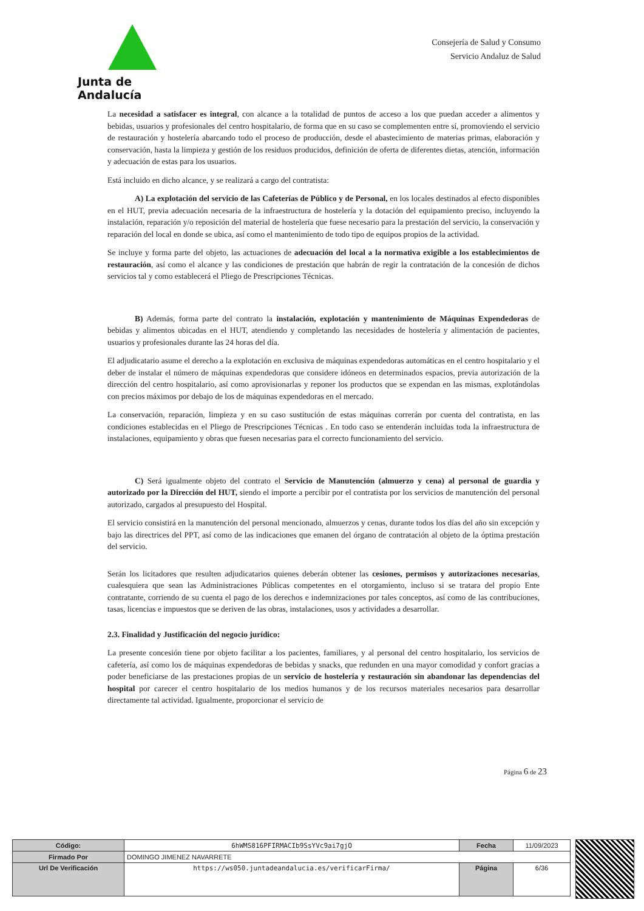Junta de Andalucía
Consejería de Salud y Consumo
Servicio Andaluz de Salud
La necesidad a satisfacer es integral, con alcance a la totalidad de puntos de acceso a los que puedan acceder a alimentos y bebidas, usuarios y profesionales del centro hospitalario, de forma que en su caso se complementen entre sí, promoviendo el servicio de restauración y hostelería abarcando todo el proceso de producción, desde el abastecimiento de materias primas, elaboración y conservación, hasta la limpieza y gestión de los residuos producidos, definición de oferta de diferentes dietas, atención, información y adecuación de estas para los usuarios.
Está incluido en dicho alcance, y se realizará a cargo del contratista:
A) La explotación del servicio de las Cafeterías de Público y de Personal, en los locales destinados al efecto disponibles en el HUT, previa adecuación necesaria de la infraestructura de hostelería y la dotación del equipamiento preciso, incluyendo la instalación, reparación y/o reposición del material de hostelería que fuese necesario para la prestación del servicio, la conservación y reparación del local en donde se ubica, así como el mantenimiento de todo tipo de equipos propios de la actividad.
Se incluye y forma parte del objeto, las actuaciones de adecuación del local a la normativa exigible a los establecimientos de restauración, así como el alcance y las condiciones de prestación que habrán de regir la contratación de la concesión de dichos servicios tal y como establecerá el Pliego de Prescripciones Técnicas.
B) Además, forma parte del contrato la instalación, explotación y mantenimiento de Máquinas Expendedoras de bebidas y alimentos ubicadas en el HUT, atendiendo y completando las necesidades de hostelería y alimentación de pacientes, usuarios y profesionales durante las 24 horas del día.
El adjudicatario asume el derecho a la explotación en exclusiva de máquinas expendedoras automáticas en el centro hospitalario y el deber de instalar el número de máquinas expendedoras que considere idóneos en determinados espacios, previa autorización de la dirección del centro hospitalario, así como aprovisionarlas y reponer los productos que se expendan en las mismas, explotándolas con precios máximos por debajo de los de máquinas expendedoras en el mercado.
La conservación, reparación, limpieza y en su caso sustitución de estas máquinas correrán por cuenta del contratista, en las condiciones establecidas en el Pliego de Prescripciones Técnicas . En todo caso se entenderán incluidas toda la infraestructura de instalaciones, equipamiento y obras que fuesen necesarias para el correcto funcionamiento del servicio.
C) Será igualmente objeto del contrato el Servicio de Manutención (almuerzo y cena) al personal de guardia y autorizado por la Dirección del HUT, siendo el importe a percibir por el contratista por los servicios de manutención del personal autorizado, cargados al presupuesto del Hospital.
El servicio consistirá en la manutención del personal mencionado, almuerzos y cenas, durante todos los días del año sin excepción y bajo las directrices del PPT, así como de las indicaciones que emanen del órgano de contratación al objeto de la óptima prestación del servicio.
Serán los licitadores que resulten adjudicatarios quienes deberán obtener las cesiones, permisos y autorizaciones necesarias, cualesquiera que sean las Administraciones Públicas competentes en el otorgamiento, incluso si se tratara del propio Ente contratante, corriendo de su cuenta el pago de los derechos e indemnizaciones por tales conceptos, así como de las contribuciones, tasas, licencias e impuestos que se deriven de las obras, instalaciones, usos y actividades a desarrollar.
2.3. Finalidad y Justificación del negocio jurídico:
La presente concesión tiene por objeto facilitar a los pacientes, familiares, y al personal del centro hospitalario, los servicios de cafetería, así como los de máquinas expendedoras de bebidas y snacks, que redunden en una mayor comodidad y confort gracias a poder beneficiarse de las prestaciones propias de un servicio de hostelería y restauración sin abandonar las dependencias del hospital por carecer el centro hospitalario de los medios humanos y de los recursos materiales necesarios para desarrollar directamente tal actividad. Igualmente, proporcionar el servicio de
Página 6 de 23
| Código: | 6hWMS816PFIRMACIb9SsYVc9ai7gjO | Fecha | 11/09/2023 |
| Firmado Por | DOMINGO JIMENEZ NAVARRETE | | |
| Url De Verificación | https://ws050.juntadeandalucia.es/verificarFirma/ | Página | 6/36 |